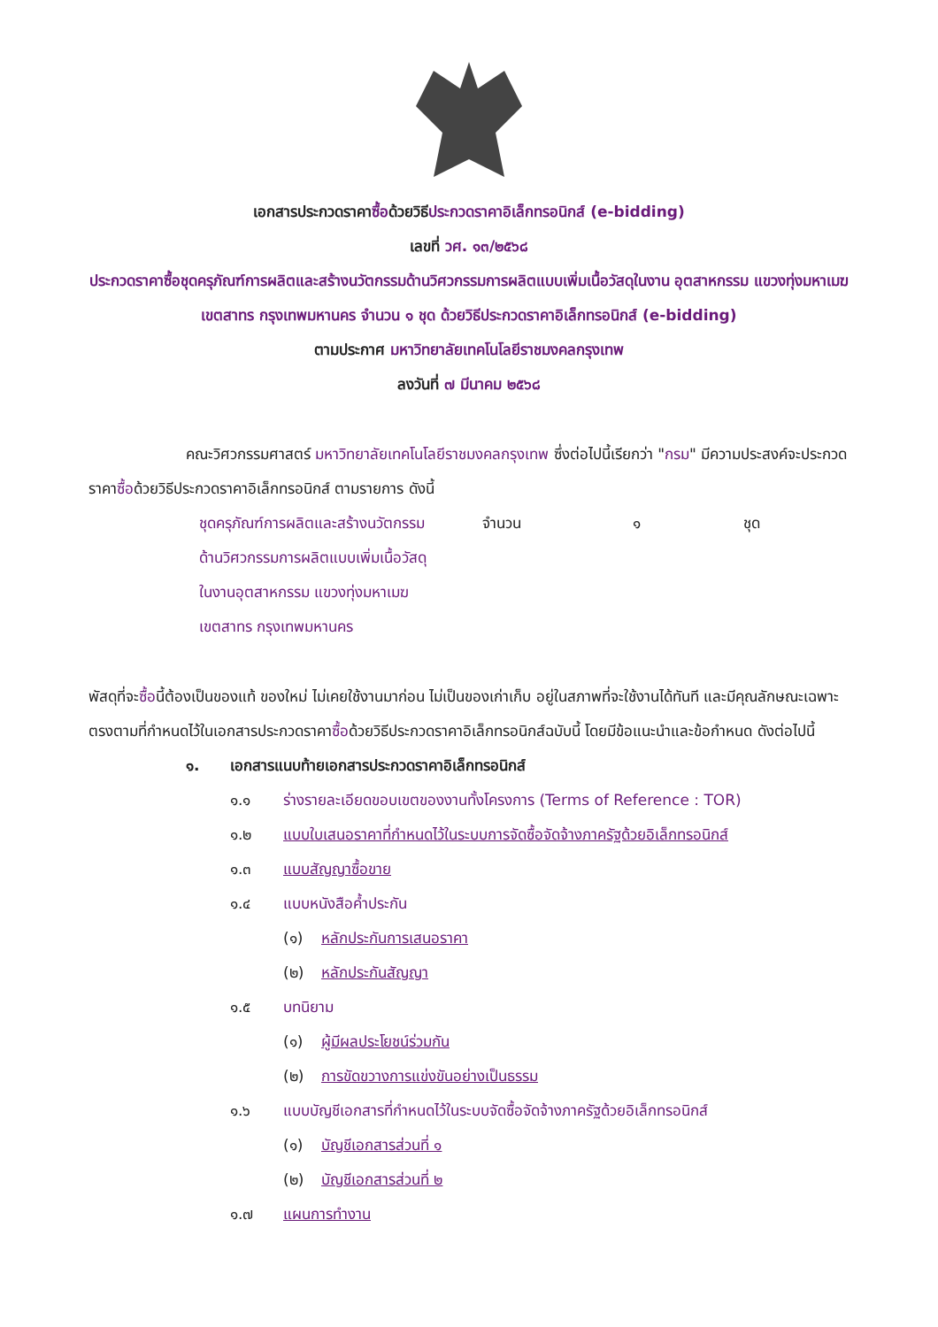เอกสารประกวดราคาซื้อด้วยวิธีประกวดราคาอิเล็กทรอนิกส์ (e-bidding)
เลขที่ วศ. ๑๓/๒๕๖๘
ประกวดราคาซื้อชุดครุภัณฑ์การผลิตและสร้างนวัตกรรมด้านวิศวกรรมการผลิตแบบเพิ่มเนื้อวัสดุในงาน อุตสาหกรรม แขวงทุ่งมหาเมฆ เขตสาทร กรุงเทพมหานคร จำนวน ๑ ชุด ด้วยวิธีประกวดราคาอิเล็กทรอนิกส์ (e-bidding)
ตามประกาศ มหาวิทยาลัยเทคโนโลยีราชมงคลกรุงเทพ
ลงวันที่ ๗ มีนาคม ๒๕๖๘
คณะวิศวกรรมศาสตร์ มหาวิทยาลัยเทคโนโลยีราชมงคลกรุงเทพ ซึ่งต่อไปนี้เรียกว่า "กรม" มีความประสงค์จะประกวดราคาซื้อด้วยวิธีประกวดราคาอิเล็กทรอนิกส์ ตามรายการ ดังนี้
ชุดครุภัณฑ์การผลิตและสร้างนวัตกรรม
ด้านวิศวกรรมการผลิตแบบเพิ่มเนื้อวัสดุ
ในงานอุตสาหกรรม แขวงทุ่งมหาเมฆ
เขตสาทร กรุงเทพมหานคร
จำนวน ๑ ชุด
พัสดุที่จะซื้อนี้ต้องเป็นของแท้ ของใหม่ ไม่เคยใช้งานมาก่อน ไม่เป็นของเก่าเก็บ อยู่ในสภาพที่จะใช้งานได้ทันที และมีคุณลักษณะเฉพาะตรงตามที่กำหนดไว้ในเอกสารประกวดราคาซื้อด้วยวิธีประกวดราคาอิเล็กทรอนิกส์ฉบับนี้ โดยมีข้อแนะนำและข้อกำหนด ดังต่อไปนี้
๑. เอกสารแนบท้ายเอกสารประกวดราคาอิเล็กทรอนิกส์
๑.๑ ร่างรายละเอียดขอบเขตของงานทั้งโครงการ (Terms of Reference : TOR)
๑.๒ แบบใบเสนอราคาที่กำหนดไว้ในระบบการจัดซื้อจัดจ้างภาครัฐด้วยอิเล็กทรอนิกส์
๑.๓ แบบสัญญาซื้อขาย
๑.๔ แบบหนังสือค้ำประกัน
(๑) หลักประกันการเสนอราคา
(๒) หลักประกันสัญญา
๑.๕ บทนิยาม
(๑) ผู้มีผลประโยชน์ร่วมกัน
(๒) การขัดขวางการแข่งขันอย่างเป็นธรรม
๑.๖ แบบบัญชีเอกสารที่กำหนดไว้ในระบบจัดซื้อจัดจ้างภาครัฐด้วยอิเล็กทรอนิกส์
(๑) บัญชีเอกสารส่วนที่ ๑
(๒) บัญชีเอกสารส่วนที่ ๒
๑.๗ แผนการทำงาน